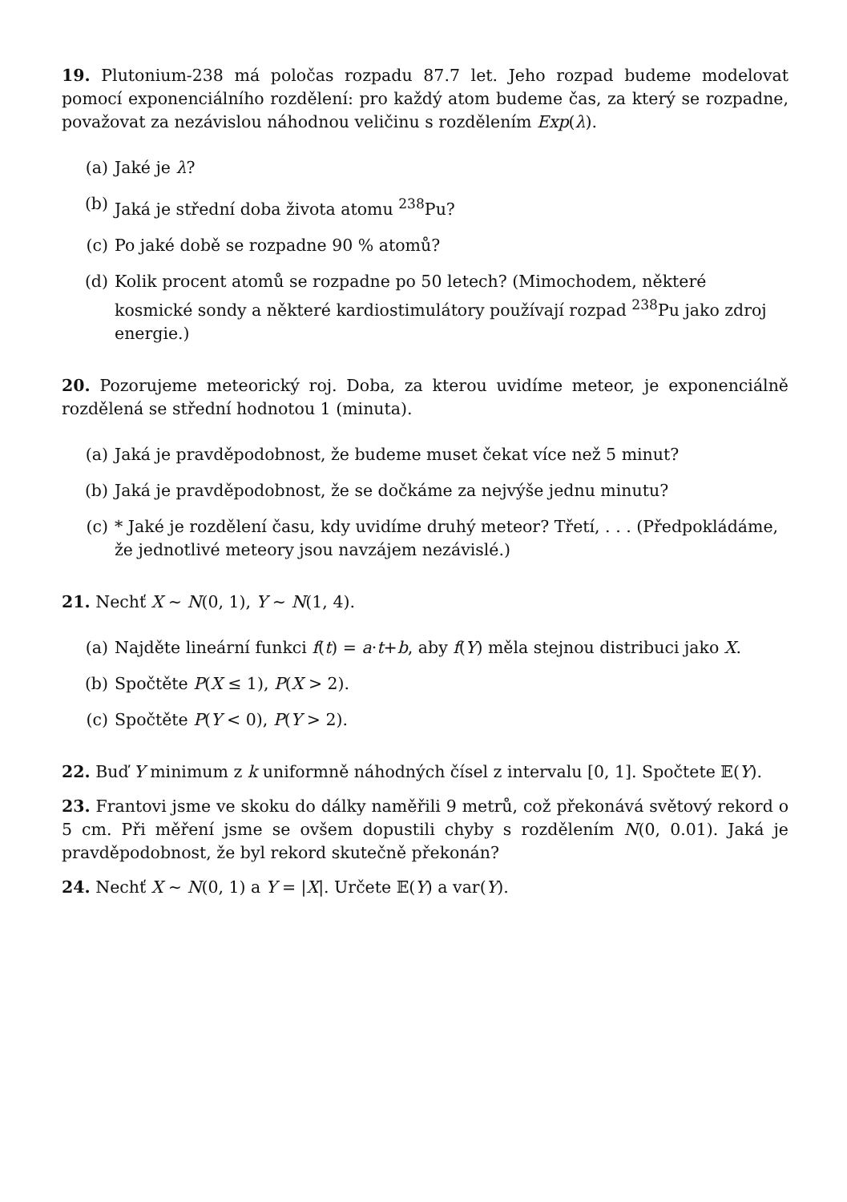19. Plutonium-238 má poločas rozpadu 87.7 let. Jeho rozpad budeme modelovat pomocí exponenciálního rozdělení: pro každý atom budeme čas, za který se rozpadne, považovat za nezávislou náhodnou veličinu s rozdělením Exp(λ).
(a) Jaké je λ?
(b) Jaká je střední doba života atomu <sup>238</sup>Pu?
(c) Po jaké době se rozpadne 90 % atomů?
(d) Kolik procent atomů se rozpadne po 50 letech? (Mimochodem, některé kosmické sondy a některé kardiostimulátory používají rozpad <sup>238</sup>Pu jako zdroj energie.)
20. Pozorujeme meteorický roj. Doba, za kterou uvidíme meteor, je exponenciálně rozdělená se střední hodnotou 1 (minuta).
(a) Jaká je pravděpodobnost, že budeme muset čekat více než 5 minut?
(b) Jaká je pravděpodobnost, že se dočkáme za nejvýše jednu minutu?
(c) * Jaké je rozdělení času, kdy uvidíme druhý meteor? Třetí, . . . (Předpokládáme, že jednotlivé meteory jsou navzájem nezávislé.)
21. Nechť X ∼ N(0, 1), Y ∼ N(1, 4).
(a) Najděte lineární funkci f(t) = a·t+b, aby f(Y) měla stejnou distribuci jako X.
(b) Spočtěte P(X ≤ 1), P(X > 2).
(c) Spočtěte P(Y < 0), P(Y > 2).
22. Buď Y minimum z k uniformně náhodných čísel z intervalu [0, 1]. Spočtete 𝔼(Y).
23. Frantovi jsme ve skoku do dálky naměřili 9 metrů, což překonává světový rekord o 5 cm. Při měření jsme se ovšem dopustili chyby s rozdělením N(0, 0.01). Jaká je pravděpodobnost, že byl rekord skutečně překonán?
24. Nechť X ∼ N(0, 1) a Y = |X|. Určete 𝔼(Y) a var(Y).